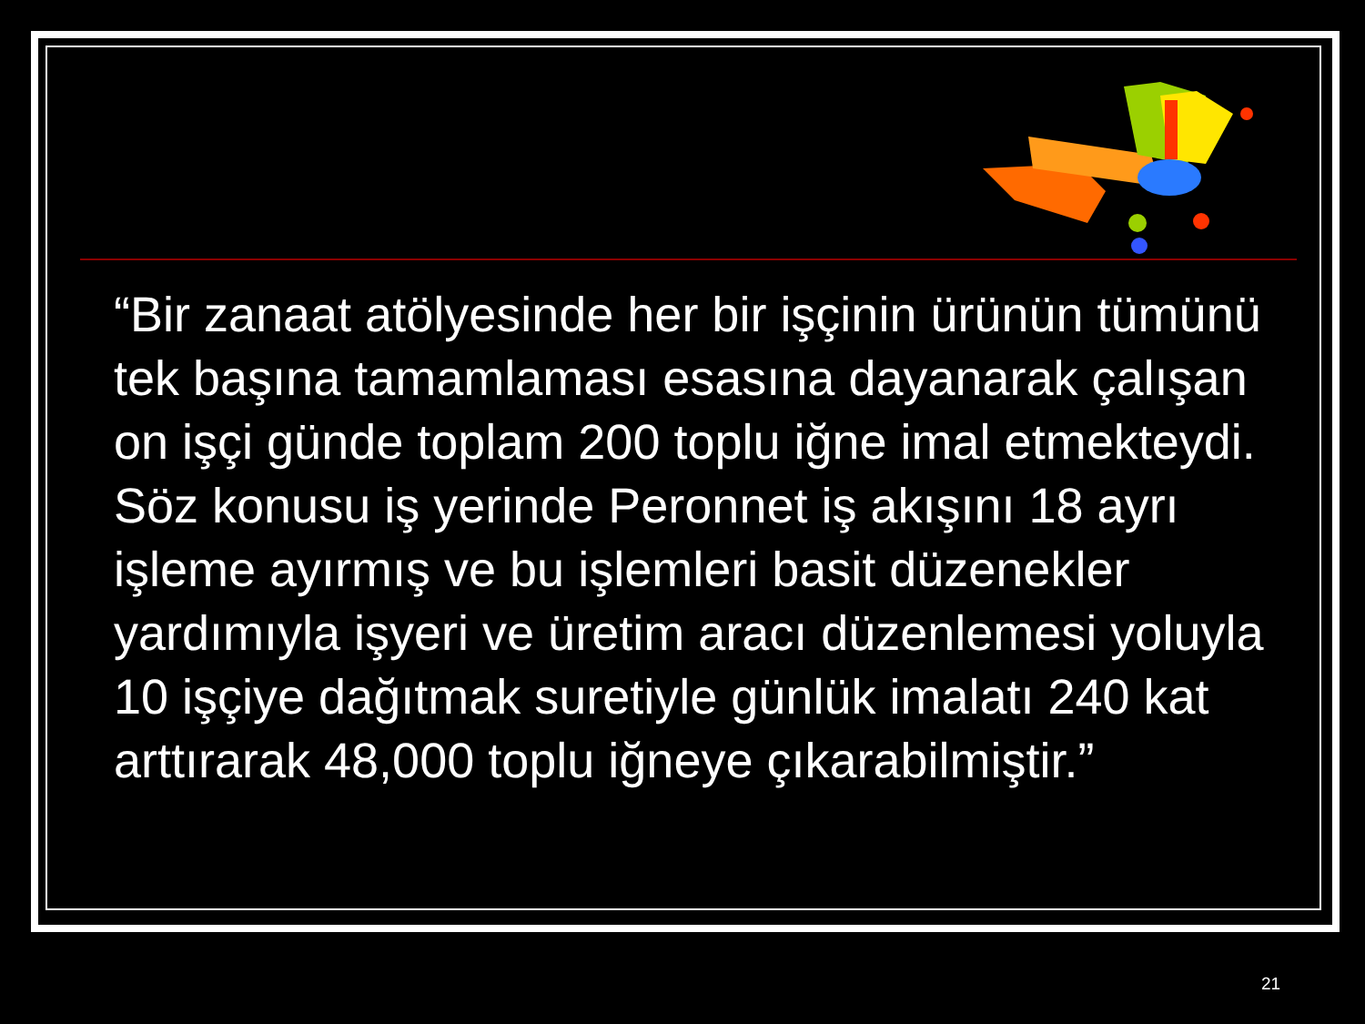“Bir zanaat atölyesinde her bir işçinin ürünün tümünü tek başına tamamlaması esasına dayanarak çalışan on işçi günde toplam 200 toplu iğne imal etmekteydi. Söz konusu iş yerinde Peronnet iş akışını 18 ayrı işleme ayırmış ve bu işlemleri basit düzenekler yardımıyla işyeri ve üretim aracı düzenlemesi yoluyla 10 işçiye dağıtmak suretiyle günlük imalatı 240 kat arttırarak 48,000 toplu iğneye çıkarabilmiştir.”
21